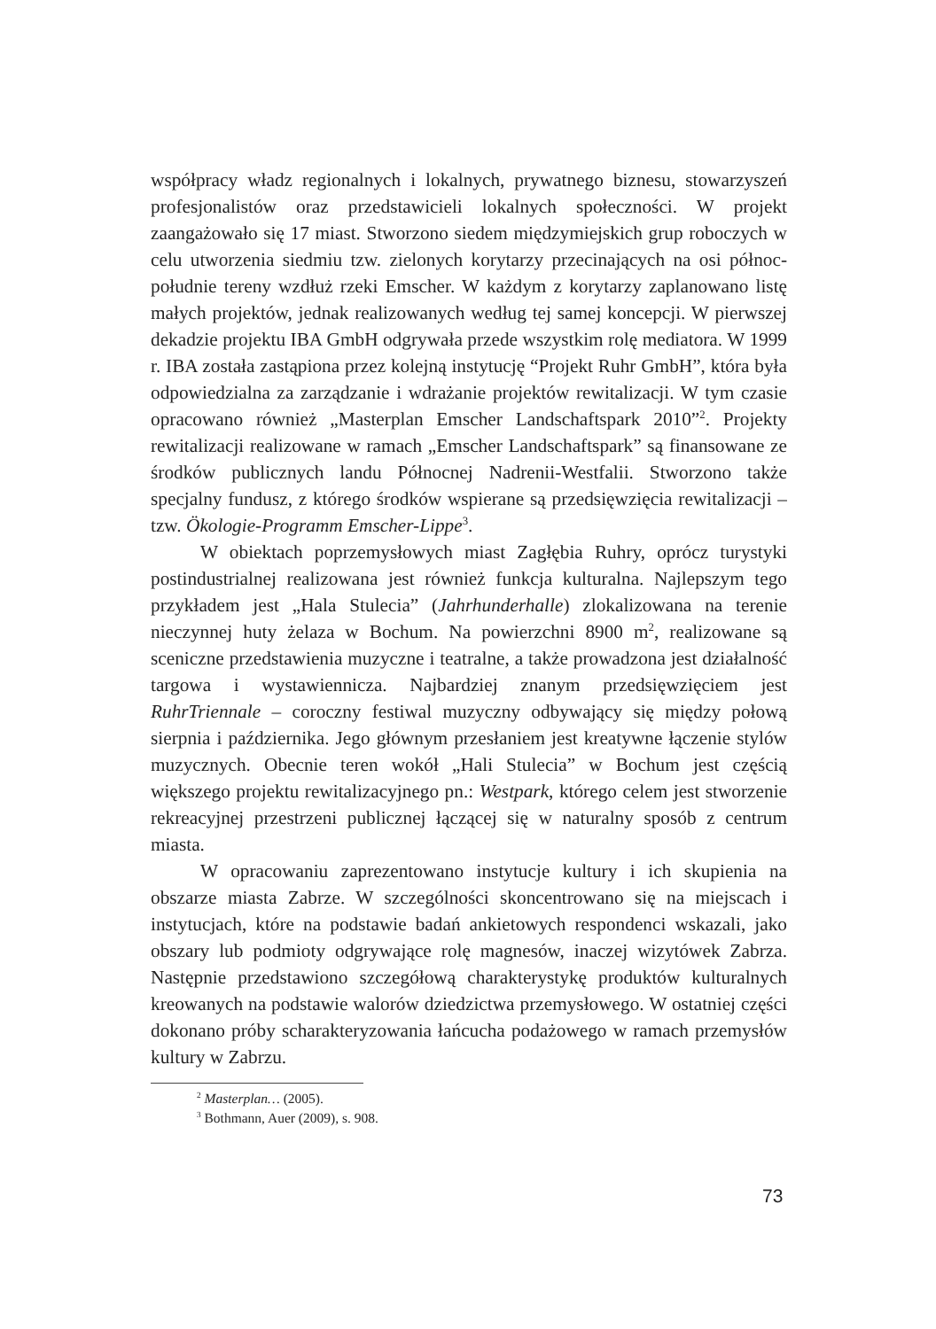współpracy władz regionalnych i lokalnych, prywatnego biznesu, stowarzyszeń profesjonalistów oraz przedstawicieli lokalnych społeczności. W projekt zaangażowało się 17 miast. Stworzono siedem międzymiejskich grup roboczych w celu utworzenia siedmiu tzw. zielonych korytarzy przecinających na osi północ-południe tereny wzdłuż rzeki Emscher. W każdym z korytarzy zaplanowano listę małych projektów, jednak realizowanych według tej samej koncepcji. W pierwszej dekadzie projektu IBA GmbH odgrywała przede wszystkim rolę mediatora. W 1999 r. IBA została zastąpiona przez kolejną instytucję “Projekt Ruhr GmbH”, która była odpowiedzialna za zarządzanie i wdrażanie projektów rewitalizacji. W tym czasie opracowano również „Masterplan Emscher Landschaftspark 2010”<sup>2</sup>. Projekty rewitalizacji realizowane w ramach „Emscher Landschaftspark” są finansowane ze środków publicznych landu Północnej Nadrenii-Westfalii. Stworzono także specjalny fundusz, z którego środków wspierane są przedsięwzięcia rewitalizacji – tzw. Ökologie-Programm Emscher-Lippe<sup>3</sup>.
W obiektach poprzemysłowych miast Zagłębia Ruhry, oprócz turystyki postindustrialnej realizowana jest również funkcja kulturalna. Najlepszym tego przykładem jest „Hala Stulecia” (Jahrhunderhalle) zlokalizowana na terenie nieczynnej huty żelaza w Bochum. Na powierzchni 8900 m<sup>2</sup>, realizowane są sceniczne przedstawienia muzyczne i teatralne, a także prowadzona jest działalność targowa i wystawiennicza. Najbardziej znanym przedsięwzięciem jest RuhrTriennale – coroczny festiwal muzyczny odbywający się między połową sierpnia i października. Jego głównym przesłaniem jest kreatywne łączenie stylów muzycznych. Obecnie teren wokół „Hali Stulecia” w Bochum jest częścią większego projektu rewitalizacyjnego pn.: Westpark, którego celem jest stworzenie rekreacyjnej przestrzeni publicznej łączącej się w naturalny sposób z centrum miasta.
W opracowaniu zaprezentowano instytucje kultury i ich skupienia na obszarze miasta Zabrze. W szczególności skoncentrowano się na miejscach i instytucjach, które na podstawie badań ankietowych respondenci wskazali, jako obszary lub podmioty odgrywające rolę magnesów, inaczej wizytówek Zabrza. Następnie przedstawiono szczegółową charakterystykę produktów kulturalnych kreowanych na podstawie walorów dziedzictwa przemysłowego. W ostatniej części dokonano próby scharakteryzowania łańcucha podażowego w ramach przemysłów kultury w Zabrzu.
<sup>2</sup> Masterplan… (2005).
<sup>3</sup> Bothmann, Auer (2009), s. 908.
73